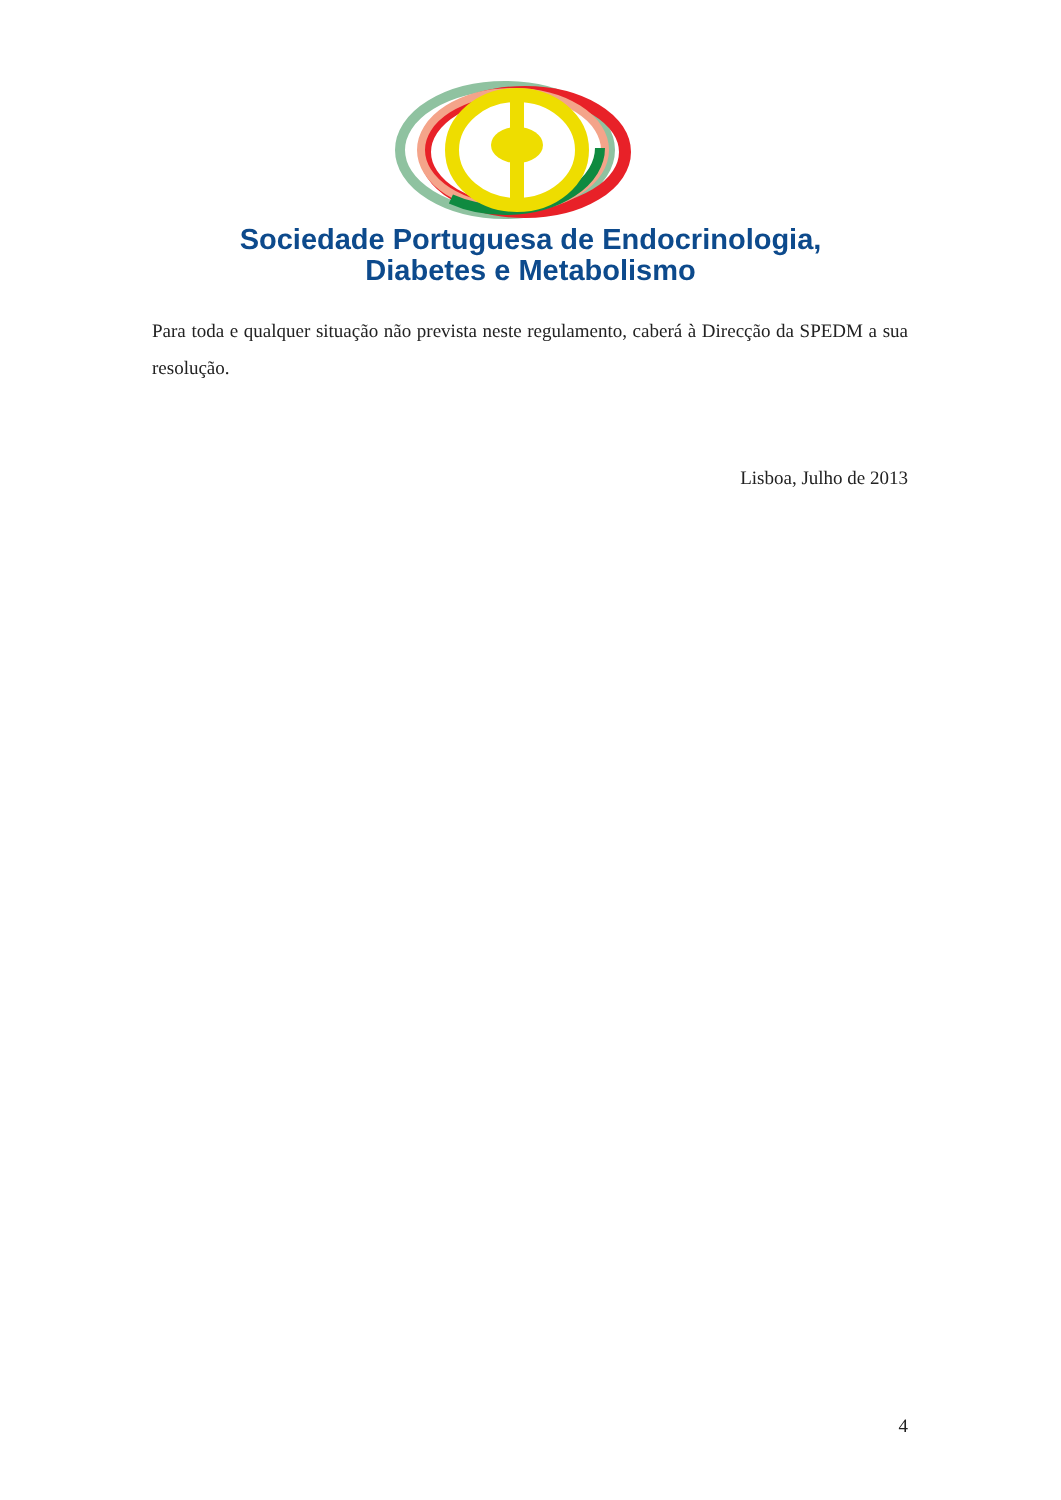Sociedade Portuguesa de Endocrinologia,
Diabetes e Metabolismo
Para toda e qualquer situação não prevista neste regulamento, caberá à Direcção da SPEDM a sua resolução.
Lisboa, Julho de 2013
4